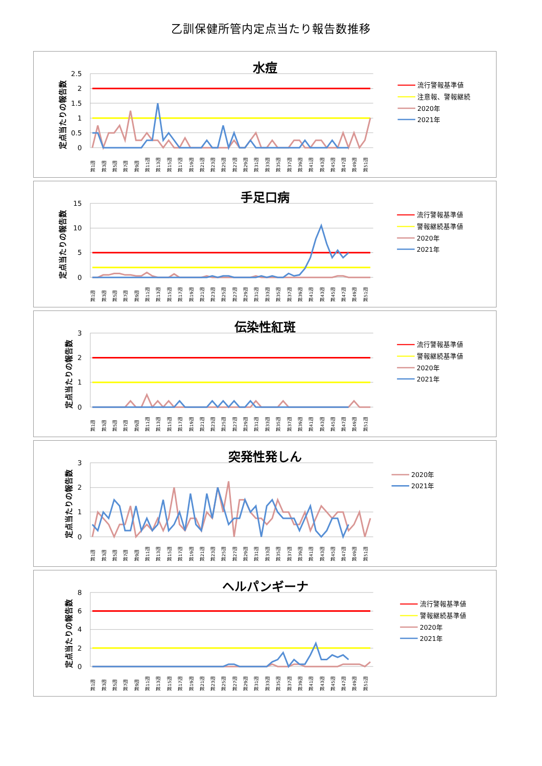乙訓保健所管内定点当たり報告数推移
水痘
定点当たりの報告数
2.5
2
1.5
1
0.5
0
第1週
第3週
第5週
第7週
第9週
第11週
第13週
第15週
第17週
第19週
第21週
第23週
第25週
第27週
第29週
第31週
第33週
第35週
第37週
第39週
第41週
第43週
第45週
第47週
第49週
第51週
流行警報基準値
注意報、警報継続
2020年
2021年
手足口病
定点当たりの報告数
15
10
5
0
第1週
第3週
第5週
第7週
第9週
第11週
第13週
第15週
第17週
第19週
第21週
第23週
第25週
第27週
第29週
第31週
第33週
第35週
第37週
第39週
第41週
第43週
第45週
第47週
第49週
第51週
流行警報基準値
警報継続基準値
2020年
2021年
伝染性紅斑
定点当たりの報告数
3
2
1
0
第1週
第3週
第5週
第7週
第9週
第11週
第13週
第15週
第17週
第19週
第21週
第23週
第25週
第27週
第29週
第31週
第33週
第35週
第37週
第39週
第41週
第43週
第45週
第47週
第49週
第51週
流行警報基準値
警報継続基準値
2020年
2021年
突発性発しん
定点当たりの報告数
3
2
1
0
第1週
第3週
第5週
第7週
第9週
第11週
第13週
第15週
第17週
第19週
第21週
第23週
第25週
第27週
第29週
第31週
第33週
第35週
第37週
第39週
第41週
第43週
第45週
第47週
第49週
第51週
2020年
2021年
ヘルパンギーナ
定点当たりの報告数
8
6
4
2
0
第1週
第3週
第5週
第7週
第9週
第11週
第13週
第15週
第17週
第19週
第21週
第23週
第25週
第27週
第29週
第31週
第33週
第35週
第37週
第39週
第41週
第43週
第45週
第47週
第49週
第51週
流行警報基準値
警報継続基準値
2020年
2021年